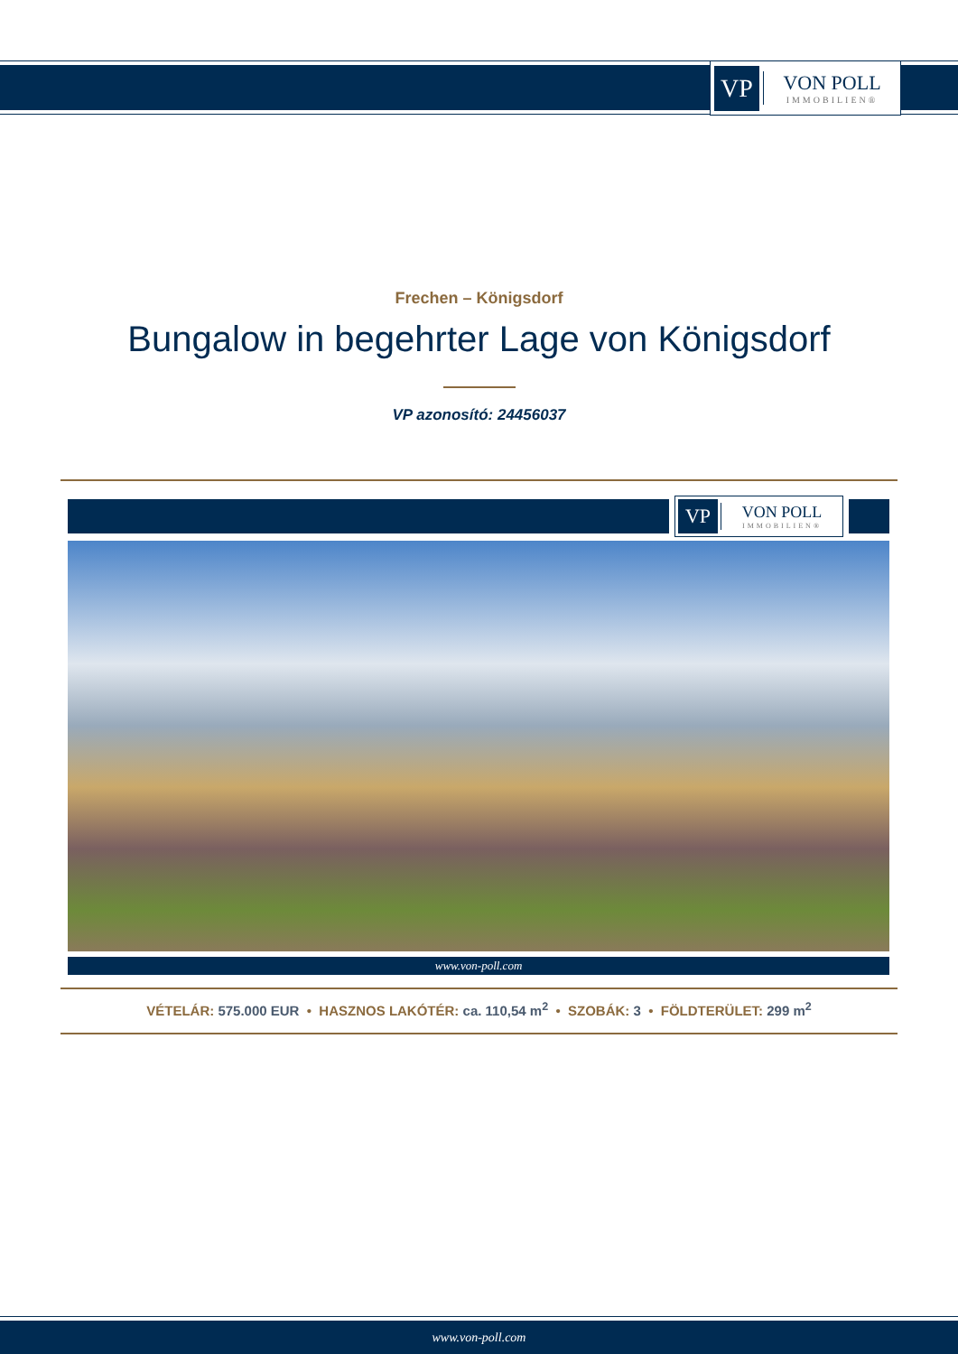VP
VON POLL
IMMOBILIEN®
Frechen – Königsdorf
Bungalow in begehrter Lage von Königsdorf
VP azonosító: 24456037
VP
VON POLL
IMMOBILIEN®
www.von-poll.com
VÉTELÁR: 575.000 EUR • HASZNOS LAKÓTÉR: ca. 110,54 m<sup>2</sup> • SZOBÁK: 3 • FÖLDTERÜLET: 299 m<sup>2</sup>
www.von-poll.com